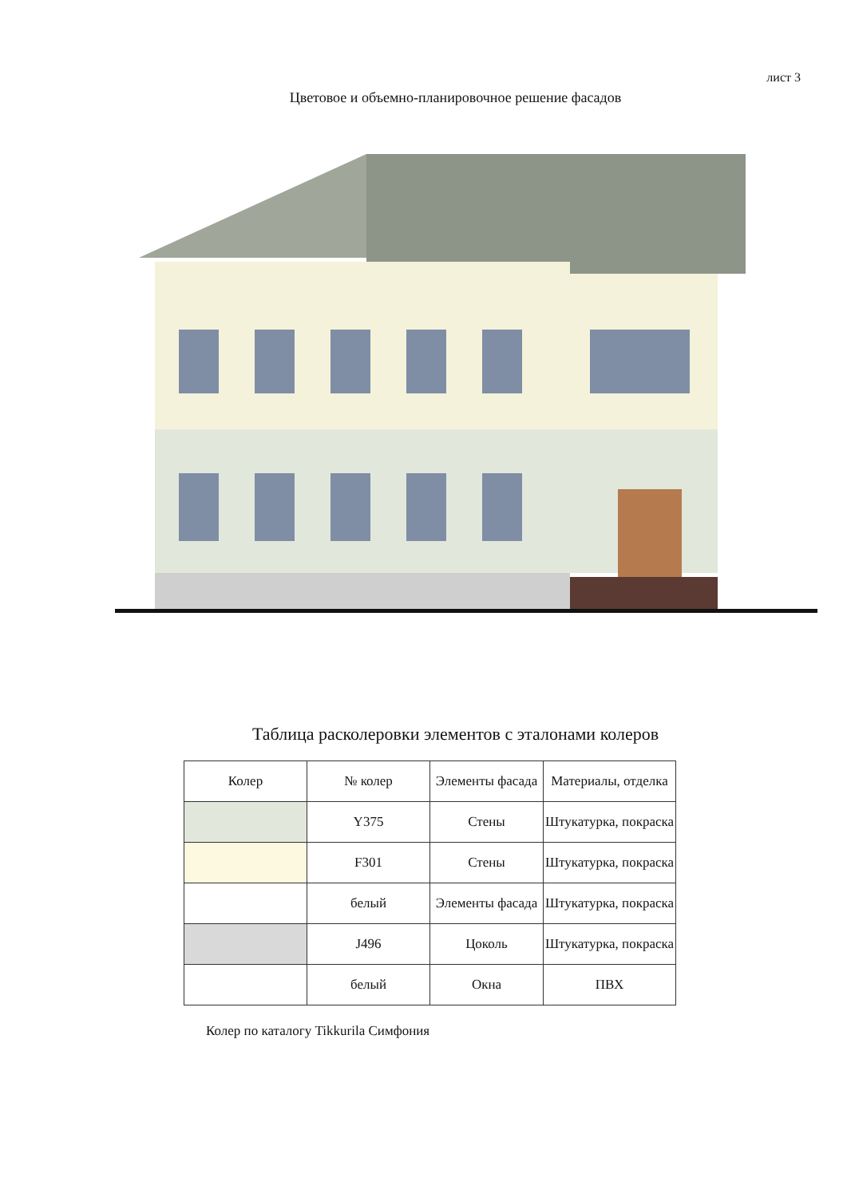лист 3
Цветовое и объемно-планировочное решение фасадов
Таблица расколеровки элементов с эталонами колеров
| Колер | № колер | Элементы фасада | Материалы, отделка |
| --- | --- | --- | --- |
| | Y375 | Стены | Штукатурка, покраска |
| | F301 | Стены | Штукатурка, покраска |
| | белый | Элементы фасада | Штукатурка, покраска |
| | J496 | Цоколь | Штукатурка, покраска |
| | белый | Окна | ПВХ |
Колер по каталогу Tikkurila Симфония